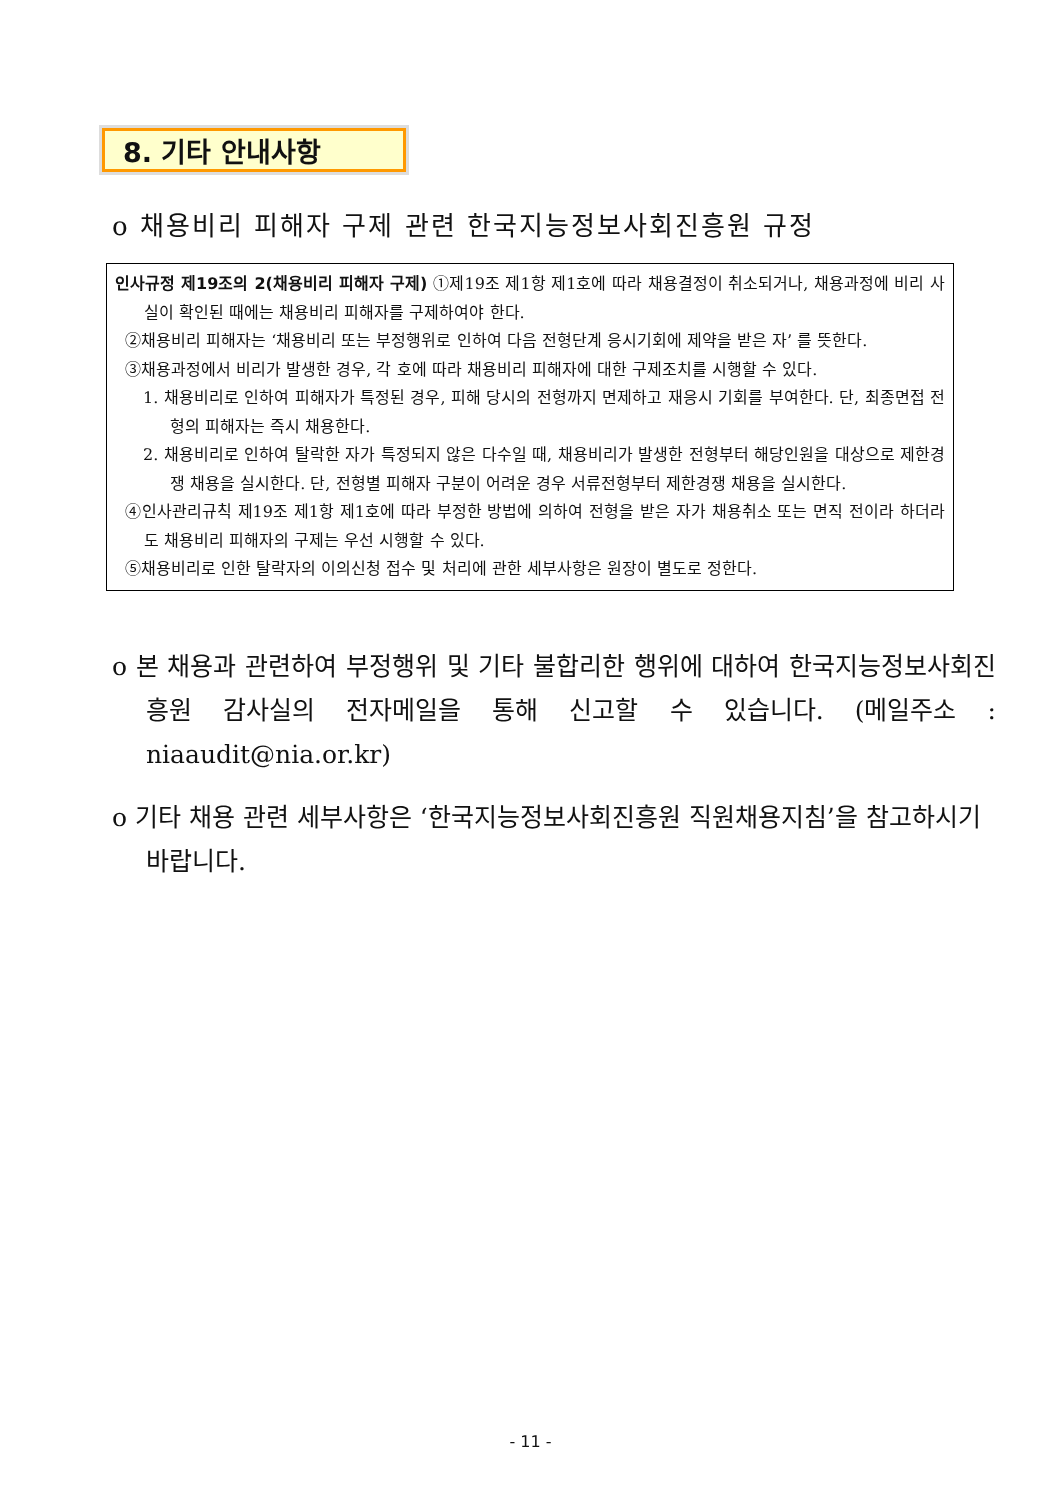8. 기타 안내사항
o 채용비리 피해자 구제 관련 한국지능정보사회진흥원 규정
인사규정 제19조의 2(채용비리 피해자 구제) ①제19조 제1항 제1호에 따라 채용결정이 취소되거나, 채용과정에 비리 사실이 확인된 때에는 채용비리 피해자를 구제하여야 한다.
②채용비리 피해자는 ‘채용비리 또는 부정행위로 인하여 다음 전형단계 응시기회에 제약을 받은 자’ 를 뜻한다.
③채용과정에서 비리가 발생한 경우, 각 호에 따라 채용비리 피해자에 대한 구제조치를 시행할 수 있다.
1. 채용비리로 인하여 피해자가 특정된 경우, 피해 당시의 전형까지 면제하고 재응시 기회를 부여한다. 단, 최종면접 전형의 피해자는 즉시 채용한다.
2. 채용비리로 인하여 탈락한 자가 특정되지 않은 다수일 때, 채용비리가 발생한 전형부터 해당인원을 대상으로 제한경쟁 채용을 실시한다. 단, 전형별 피해자 구분이 어려운 경우 서류전형부터 제한경쟁 채용을 실시한다.
④인사관리규칙 제19조 제1항 제1호에 따라 부정한 방법에 의하여 전형을 받은 자가 채용취소 또는 면직 전이라 하더라도 채용비리 피해자의 구제는 우선 시행할 수 있다.
⑤채용비리로 인한 탈락자의 이의신청 접수 및 처리에 관한 세부사항은 원장이 별도로 정한다.
o 본 채용과 관련하여 부정행위 및 기타 불합리한 행위에 대하여 한국지능정보사회진흥원 감사실의 전자메일을 통해 신고할 수 있습니다. (메일주소 : niaaudit@nia.or.kr)
o 기타 채용 관련 세부사항은 ‘한국지능정보사회진흥원 직원채용지침’을 참고하시기 바랍니다.
- 11 -